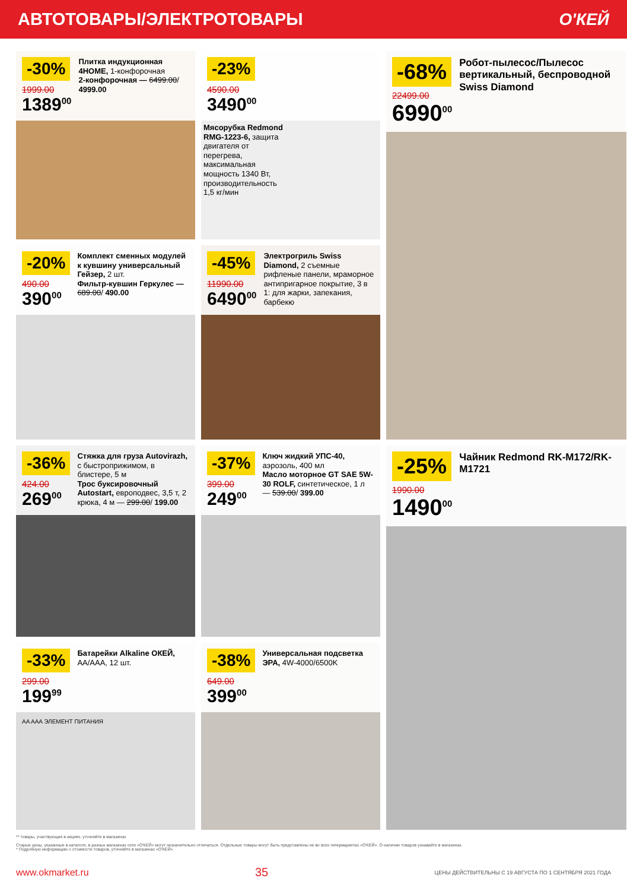АВТОТОВАРЫ/ЭЛЕКТРОТОВАРЫ О'КЕЙ
-30%
1999.00
1389<sup>00</sup>
Плитка индукционная 4HOME, 1-конфорочная
2-конфорочная — 6499.00/ 4999.00
-23%
4590.00
3490<sup>00</sup>
Мясорубка Redmond RMG-1223-6, защита двигателя от перегрева, максимальная мощность 1340 Вт, производительность 1,5 кг/мин
-68%
22499.00
6990<sup>00</sup>
Робот-пылесос/Пылесос вертикальный, беспроводной Swiss Diamond
-20%
490.00
390<sup>00</sup>
Комплект сменных модулей к кувшину универсальный Гейзер, 2 шт.
Фильтр-кувшин Геркулес — 689.00/ 490.00
-45%
11990.00
6490<sup>00</sup>
Электрогриль Swiss Diamond, 2 съемные рифленые панели, мраморное антипригарное покрытие, 3 в 1: для жарки, запекания, барбекю
-36%
424.00
269<sup>00</sup>
Стяжка для груза Autovirazh, с быстроприжимом, в блистере, 5 м
Трос буксировочный Autostart, европодвес, 3,5 т, 2 крюка, 4 м — 299.00/ 199.00
-37%
399.00
249<sup>00</sup>
Ключ жидкий УПС-40, аэрозоль, 400 мл
Масло моторное GT SAE 5W-30 ROLF, синтетическое, 1 л — 539.00/ 399.00
-25%
1990.00
1490<sup>00</sup>
Чайник Redmond RK-M172/RK-M1721
-33%
299.00
199<sup>99</sup>
Батарейки Alkaline ОКЕЙ, AA/AAA, 12 шт.
AA AAA ЭЛЕМЕНТ ПИТАНИЯ
-38%
649.00
399<sup>00</sup>
Универсальная подсветка ЭРА, 4W-4000/6500K
** товары, участвующие в акциях, уточняйте в магазинах
Старые цены, указанные в каталоге, в разных магазинах сети «О'КЕЙ» могут незначительно отличаться. Отдельные товары могут быть представлены не во всех гипермаркетах «О'КЕЙ». О наличии товаров узнавайте в магазинах.
* Подробную информацию о стоимости товаров, уточняйте в магазинах «О'КЕЙ».
www.okmarket.ru 35 ЦЕНЫ ДЕЙСТВИТЕЛЬНЫ С 19 АВГУСТА ПО 1 СЕНТЯБРЯ 2021 ГОДА